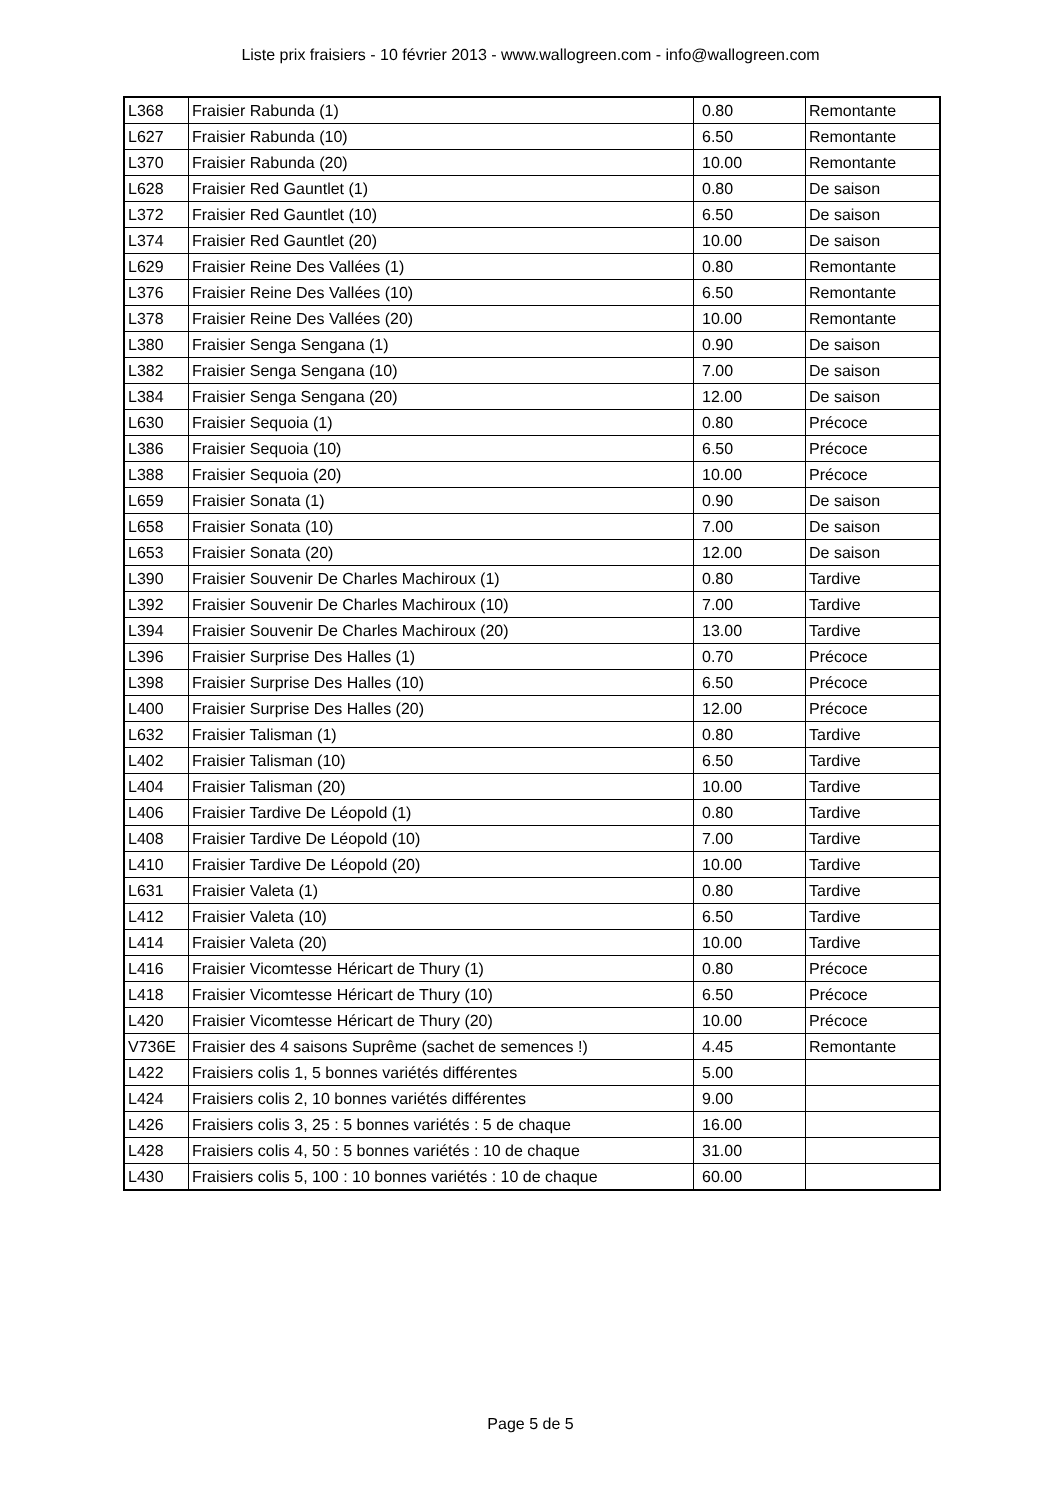Liste prix fraisiers - 10 février 2013 - www.wallogreen.com - info@wallogreen.com
| L368 | Fraisier Rabunda (1) | 0.80 | Remontante |
| L627 | Fraisier Rabunda (10) | 6.50 | Remontante |
| L370 | Fraisier Rabunda (20) | 10.00 | Remontante |
| L628 | Fraisier Red Gauntlet (1) | 0.80 | De saison |
| L372 | Fraisier Red Gauntlet (10) | 6.50 | De saison |
| L374 | Fraisier Red Gauntlet (20) | 10.00 | De saison |
| L629 | Fraisier Reine Des Vallées (1) | 0.80 | Remontante |
| L376 | Fraisier Reine Des Vallées (10) | 6.50 | Remontante |
| L378 | Fraisier Reine Des Vallées (20) | 10.00 | Remontante |
| L380 | Fraisier Senga Sengana (1) | 0.90 | De saison |
| L382 | Fraisier Senga Sengana (10) | 7.00 | De saison |
| L384 | Fraisier Senga Sengana (20) | 12.00 | De saison |
| L630 | Fraisier Sequoia (1) | 0.80 | Précoce |
| L386 | Fraisier Sequoia (10) | 6.50 | Précoce |
| L388 | Fraisier Sequoia (20) | 10.00 | Précoce |
| L659 | Fraisier Sonata (1) | 0.90 | De saison |
| L658 | Fraisier Sonata (10) | 7.00 | De saison |
| L653 | Fraisier Sonata (20) | 12.00 | De saison |
| L390 | Fraisier Souvenir De Charles Machiroux (1) | 0.80 | Tardive |
| L392 | Fraisier Souvenir De Charles Machiroux (10) | 7.00 | Tardive |
| L394 | Fraisier Souvenir De Charles Machiroux (20) | 13.00 | Tardive |
| L396 | Fraisier Surprise Des Halles (1) | 0.70 | Précoce |
| L398 | Fraisier Surprise Des Halles (10) | 6.50 | Précoce |
| L400 | Fraisier Surprise Des Halles (20) | 12.00 | Précoce |
| L632 | Fraisier Talisman (1) | 0.80 | Tardive |
| L402 | Fraisier Talisman (10) | 6.50 | Tardive |
| L404 | Fraisier Talisman (20) | 10.00 | Tardive |
| L406 | Fraisier Tardive De Léopold (1) | 0.80 | Tardive |
| L408 | Fraisier Tardive De Léopold (10) | 7.00 | Tardive |
| L410 | Fraisier Tardive De Léopold (20) | 10.00 | Tardive |
| L631 | Fraisier Valeta (1) | 0.80 | Tardive |
| L412 | Fraisier Valeta (10) | 6.50 | Tardive |
| L414 | Fraisier Valeta (20) | 10.00 | Tardive |
| L416 | Fraisier Vicomtesse Héricart de Thury (1) | 0.80 | Précoce |
| L418 | Fraisier Vicomtesse Héricart de Thury (10) | 6.50 | Précoce |
| L420 | Fraisier Vicomtesse Héricart de Thury (20) | 10.00 | Précoce |
| V736E | Fraisier des 4 saisons Suprême (sachet de semences !) | 4.45 | Remontante |
| L422 | Fraisiers colis 1, 5 bonnes variétés différentes | 5.00 | |
| L424 | Fraisiers colis 2, 10 bonnes variétés différentes | 9.00 | |
| L426 | Fraisiers colis 3, 25 : 5 bonnes variétés : 5 de chaque | 16.00 | |
| L428 | Fraisiers colis 4, 50 : 5 bonnes variétés : 10 de chaque | 31.00 | |
| L430 | Fraisiers colis 5, 100 : 10 bonnes variétés : 10 de chaque | 60.00 | |
Page 5 de 5